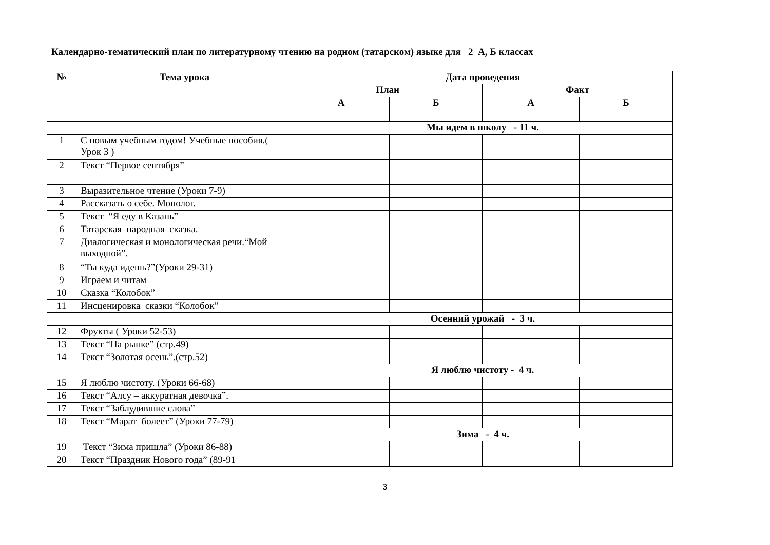Календарно-тематический план по литературному чтению на родном (татарском) языке для 2 А, Б классах
| № | Тема урока | Дата проведения | | | |
| --- | --- | --- | --- | --- | --- |
| | | План | | Факт | |
| | | А | Б | А | Б |
| | | Мы идем в школу - 11 ч. | | | |
| 1 | С новым учебным годом! Учебные пособия.( Урок 3 ) | | | | |
| 2 | Текст “Первое сентября” | | | | |
| 3 | Выразительное чтение (Уроки 7-9) | | | | |
| 4 | Рассказать о себе. Монолог. | | | | |
| 5 | Текст “Я еду в Казань” | | | | |
| 6 | Татарская народная сказка. | | | | |
| 7 | Диалогическая и монологическая речи.“Мой выходной”. | | | | |
| 8 | “Ты куда идешь?”(Уроки 29-31) | | | | |
| 9 | Играем и читам | | | | |
| 10 | Сказка “Колобок” | | | | |
| 11 | Инсценировка сказки “Колобок” | | | | |
| | | Осенний урожай - 3 ч. | | | |
| 12 | Фрукты ( Уроки 52-53) | | | | |
| 13 | Текст “На рынке” (стр.49) | | | | |
| 14 | Текст “Золотая осень”.(стр.52) | | | | |
| | | Я люблю чистоту - 4 ч. | | | |
| 15 | Я люблю чистоту. (Уроки 66-68) | | | | |
| 16 | Текст “Алсу – аккуратная девочка”. | | | | |
| 17 | Текст “Заблудившие слова” | | | | |
| 18 | Текст “Марат болеет” (Уроки 77-79) | | | | |
| | | Зима - 4 ч. | | | |
| 19 | Текст “Зима пришла” (Уроки 86-88) | | | | |
| 20 | Текст “Праздник Нового года” (89-91 | | | | |
3